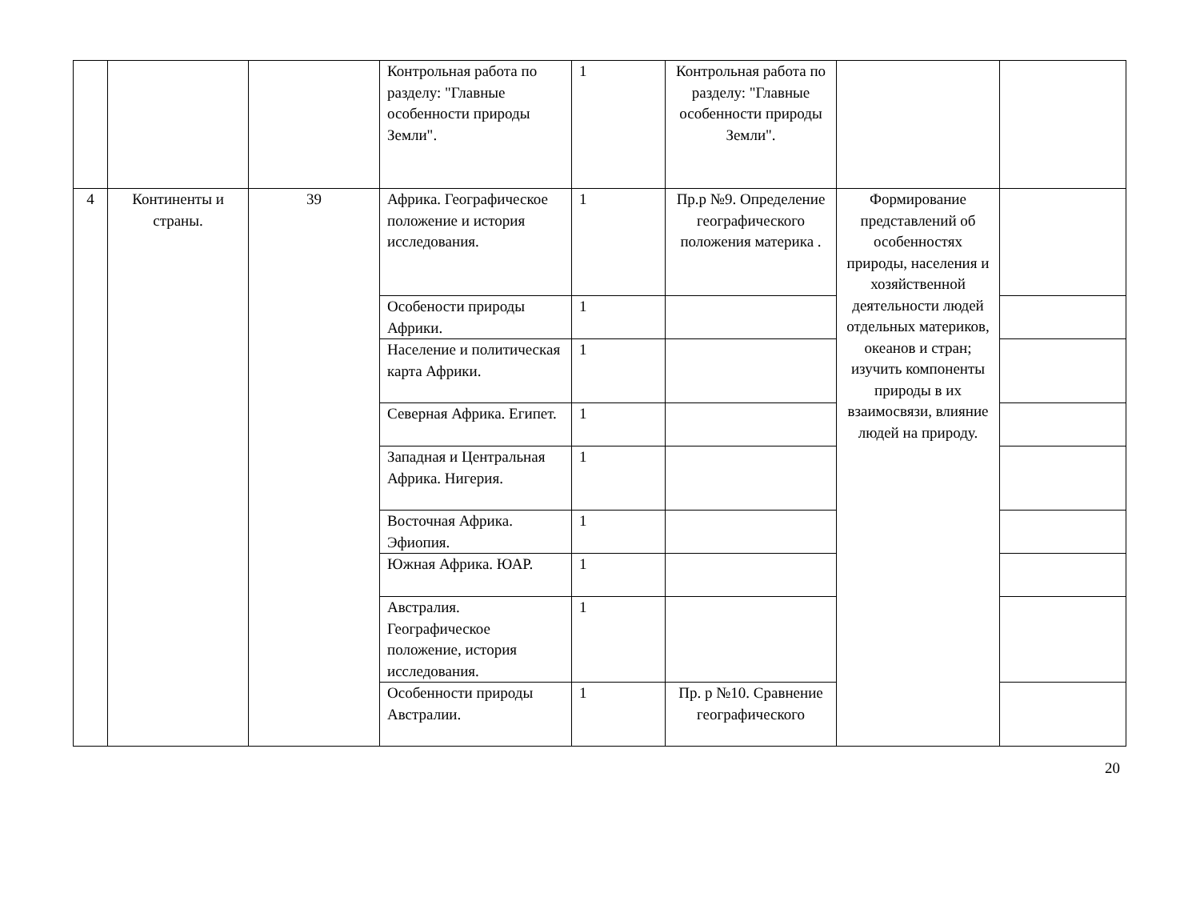| | | | Контрольная работа по разделу: "Главные особенности природы Земли". | 1 | Контрольная работа по разделу: "Главные особенности природы Земли". | | |
| 4 | Континенты и страны. | 39 | Африка. Географическое положение и история исследования. | 1 | Пр.р №9. Определение географического положения материка . | Формирование представлений об особенностях природы, населения и хозяйственной деятельности людей отдельных материков, океанов и стран; изучить компоненты природы в их взаимосвязи, влияние людей на природу. | |
| | | | Особености природы Африки. | 1 | | | |
| | | | Население и политическая карта Африки. | 1 | | | |
| | | | Северная Африка. Египет. | 1 | | | |
| | | | Западная и Центральная Африка. Нигерия. | 1 | | | |
| | | | Восточная Африка. Эфиопия. | 1 | | | |
| | | | Южная Африка. ЮАР. | 1 | | | |
| | | | Австралия. Географическое положение, история исследования. | 1 | | | |
| | | | Особенности природы Австралии. | 1 | Пр. р №10. Сравнение географического | | |
20